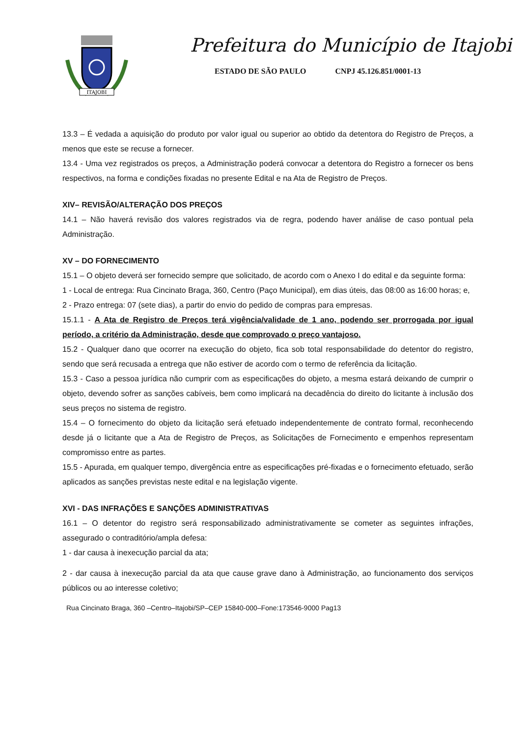ITAJOBI
Prefeitura do Município de Itajobi
ESTADO DE SÃO PAULO CNPJ 45.126.851/0001-13
13.3 – É vedada a aquisição do produto por valor igual ou superior ao obtido da detentora do Registro de Preços, a menos que este se recuse a fornecer.
13.4 - Uma vez registrados os preços, a Administração poderá convocar a detentora do Registro a fornecer os bens respectivos, na forma e condições fixadas no presente Edital e na Ata de Registro de Preços.
XIV– REVISÃO/ALTERAÇÃO DOS PREÇOS
14.1 – Não haverá revisão dos valores registrados via de regra, podendo haver análise de caso pontual pela Administração.
XV – DO FORNECIMENTO
15.1 – O objeto deverá ser fornecido sempre que solicitado, de acordo com o Anexo I do edital e da seguinte forma:
1 - Local de entrega: Rua Cincinato Braga, 360, Centro (Paço Municipal), em dias úteis, das 08:00 as 16:00 horas; e,
2 - Prazo entrega: 07 (sete dias), a partir do envio do pedido de compras para empresas.
15.1.1 - A Ata de Registro de Preços terá vigência/validade de 1 ano, podendo ser prorrogada por igual período, a critério da Administração, desde que comprovado o preço vantajoso.
15.2 - Qualquer dano que ocorrer na execução do objeto, fica sob total responsabilidade do detentor do registro, sendo que será recusada a entrega que não estiver de acordo com o termo de referência da licitação.
15.3 - Caso a pessoa jurídica não cumprir com as especificações do objeto, a mesma estará deixando de cumprir o objeto, devendo sofrer as sanções cabíveis, bem como implicará na decadência do direito do licitante à inclusão dos seus preços no sistema de registro.
15.4 – O fornecimento do objeto da licitação será efetuado independentemente de contrato formal, reconhecendo desde já o licitante que a Ata de Registro de Preços, as Solicitações de Fornecimento e empenhos representam compromisso entre as partes.
15.5 - Apurada, em qualquer tempo, divergência entre as especificações pré-fixadas e o fornecimento efetuado, serão aplicados as sanções previstas neste edital e na legislação vigente.
XVI - DAS INFRAÇÕES E SANÇÕES ADMINISTRATIVAS
16.1 – O detentor do registro será responsabilizado administrativamente se cometer as seguintes infrações, assegurado o contraditório/ampla defesa:
1 - dar causa à inexecução parcial da ata;
2 - dar causa à inexecução parcial da ata que cause grave dano à Administração, ao funcionamento dos serviços públicos ou ao interesse coletivo;
Rua Cincinato Braga, 360 –Centro–Itajobi/SP–CEP 15840-000–Fone:173546-9000 Pag13